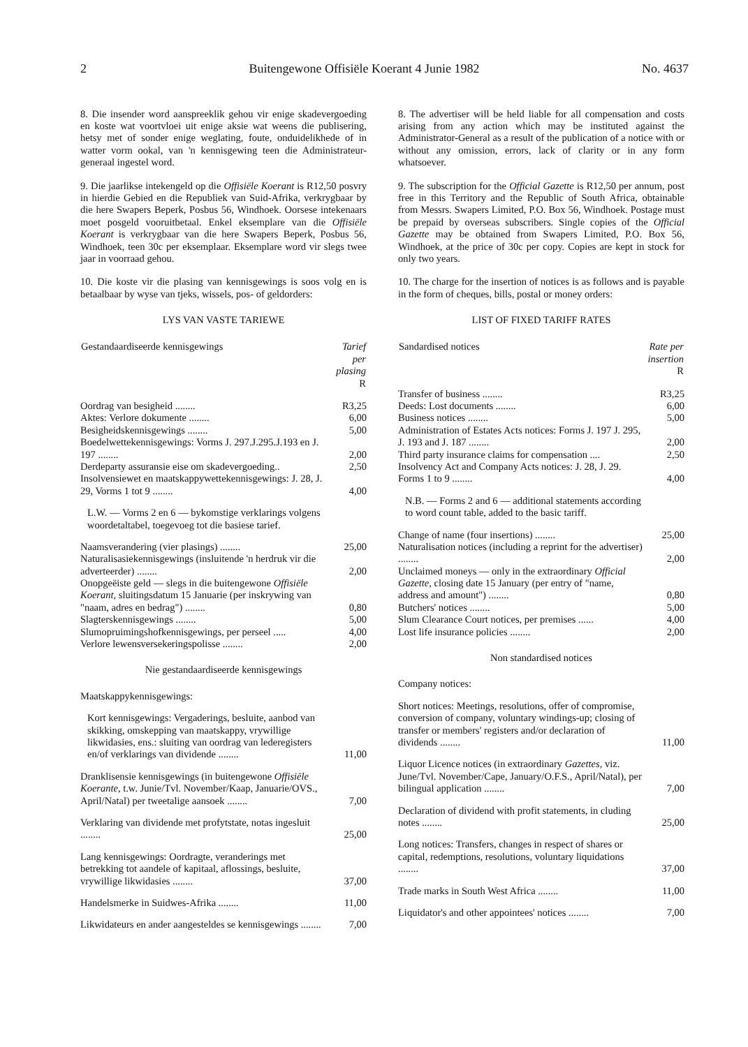2 Buitengewone Offisiële Koerant 4 Junie 1982 No. 4637
8. Die insender word aanspreeklik gehou vir enige skadevergoeding en koste wat voortvloei uit enige aksie wat weens die publisering, hetsy met of sonder enige weglating, foute, onduidelikhede of in watter vorm ookal, van 'n kennisgewing teen die Administrateur-generaal ingestel word.
9. Die jaarlikse intekengeld op die Offisiële Koerant is R12,50 posvry in hierdie Gebied en die Republiek van Suid-Afrika, verkrygbaar by die here Swapers Beperk, Posbus 56, Windhoek. Oorsese intekenaars moet posgeld vooruitbetaal. Enkel eksemplare van die Offisiële Koerant is verkrygbaar van die here Swapers Beperk, Posbus 56, Windhoek, teen 30c per eksemplaar. Eksemplare word vir slegs twee jaar in voorraad gehou.
10. Die koste vir die plasing van kennisgewings is soos volg en is betaalbaar by wyse van tjeks, wissels, pos- of geldorders:
LYS VAN VASTE TARIEWE
| Gestandaardiseerde kennisgewings | Tarief per plasing R |
| --- | --- |
| Oordrag van besigheid ........ | R3,25 |
| Aktes: Verlore dokumente ........ | 6,00 |
| Besigheidskennisgewings ........ | 5,00 |
| Boedelwettekennisgewings: Vorms J. 297.J.295.J.193 en J. 197 ........ | 2,00 |
| Derdeparty assuransie eise om skadevergoeding.. | 2,50 |
| Insolvensiewet en maatskappywettekennisgewings: J. 28, J. 29, Vorms 1 tot 9 ........ | 4,00 |
| L.W. — Vorms 2 en 6 — bykomstige verklarings volgens woordetaltabel, toegevoeg tot die basiese tarief. | |
| Naamsverandering (vier plasings) ........ | 25,00 |
| Naturalisasiekennisgewings (insluitende 'n herdruk vir die adverteerder) ........ | 2,00 |
| Onopgeëiste geld — slegs in die buitengewone Offisiële Koerant, sluitingsdatum 15 Januarie (per inskrywing van "naam, adres en bedrag") ........ | 0,80 |
| Slagterskennisgewings ........ | 5,00 |
| Slumopruimingshofkennisgewings, per perseel ..... | 4,00 |
| Verlore lewensversekeringspolisse ........ | 2,00 |
Nie gestandaardiseerde kennisgewings
| Maatskappykennisgewings: | |
| Kort kennisgewings: Vergaderings, besluite, aanbod van skikking, omskepping van maatskappy, vrywillige likwidasies, ens.: sluiting van oordrag van lederegisters en/of verklarings van dividende ........ | 11,00 |
| Dranklisensie kennisgewings (in buitengewone Offisiële Koerante, t.w. Junie/Tvl. November/Kaap, Januarie/OVS., April/Natal) per tweetalige aansoek ........ | 7,00 |
| Verklaring van dividende met profytstate, notas ingesluit ........ | 25,00 |
| Lang kennisgewings: Oordragte, veranderings met betrekking tot aandele of kapitaal, aflossings, besluite, vrywillige likwidasies ........ | 37,00 |
| Handelsmerke in Suidwes-Afrika ........ | 11,00 |
| Likwidateurs en ander aangesteldes se kennisgewings ........ | 7,00 |
8. The advertiser will be held liable for all compensation and costs arising from any action which may be instituted against the Administrator-General as a result of the publication of a notice with or without any omission, errors, lack of clarity or in any form whatsoever.
9. The subscription for the Official Gazette is R12,50 per annum, post free in this Territory and the Republic of South Africa, obtainable from Messrs. Swapers Limited, P.O. Box 56, Windhoek. Postage must be prepaid by overseas subscribers. Single copies of the Official Gazette may be obtained from Swapers Limited, P.O. Box 56, Windhoek, at the price of 30c per copy. Copies are kept in stock for only two years.
10. The charge for the insertion of notices is as follows and is payable in the form of cheques, bills, postal or money orders:
LIST OF FIXED TARIFF RATES
| Sandardised notices | Rate per insertion R |
| --- | --- |
| Transfer of business ........ | R3,25 |
| Deeds: Lost documents ........ | 6,00 |
| Business notices ........ | 5,00 |
| Administration of Estates Acts notices: Forms J. 197 J. 295, J. 193 and J. 187 ........ | 2,00 |
| Third party insurance claims for compensation .... | 2,50 |
| Insolvency Act and Company Acts notices: J. 28, J. 29. Forms 1 to 9 ........ | 4,00 |
| N.B. — Forms 2 and 6 — additional statements according to word count table, added to the basic tariff. | |
| Change of name (four insertions) ........ | 25,00 |
| Naturalisation notices (including a reprint for the advertiser) ........ | 2,00 |
| Unclaimed moneys — only in the extraordinary Official Gazette, closing date 15 January (per entry of "name, address and amount") ........ | 0,80 |
| Butchers' notices ........ | 5,00 |
| Slum Clearance Court notices, per premises ...... | 4,00 |
| Lost life insurance policies ........ | 2,00 |
Non standardised notices
| Company notices: | |
| Short notices: Meetings, resolutions, offer of compromise, conversion of company, voluntary windings-up; closing of transfer or members' registers and/or declaration of dividends ........ | 11,00 |
| Liquor Licence notices (in extraordinary Gazettes, viz. June/Tvl. November/Cape, January/O.F.S., April/Natal), per bilingual application ........ | 7,00 |
| Declaration of dividend with profit statements, in cluding notes ........ | 25,00 |
| Long notices: Transfers, changes in respect of shares or capital, redemptions, resolutions, voluntary liquidations ........ | 37,00 |
| Trade marks in South West Africa ........ | 11,00 |
| Liquidator's and other appointees' notices ........ | 7,00 |